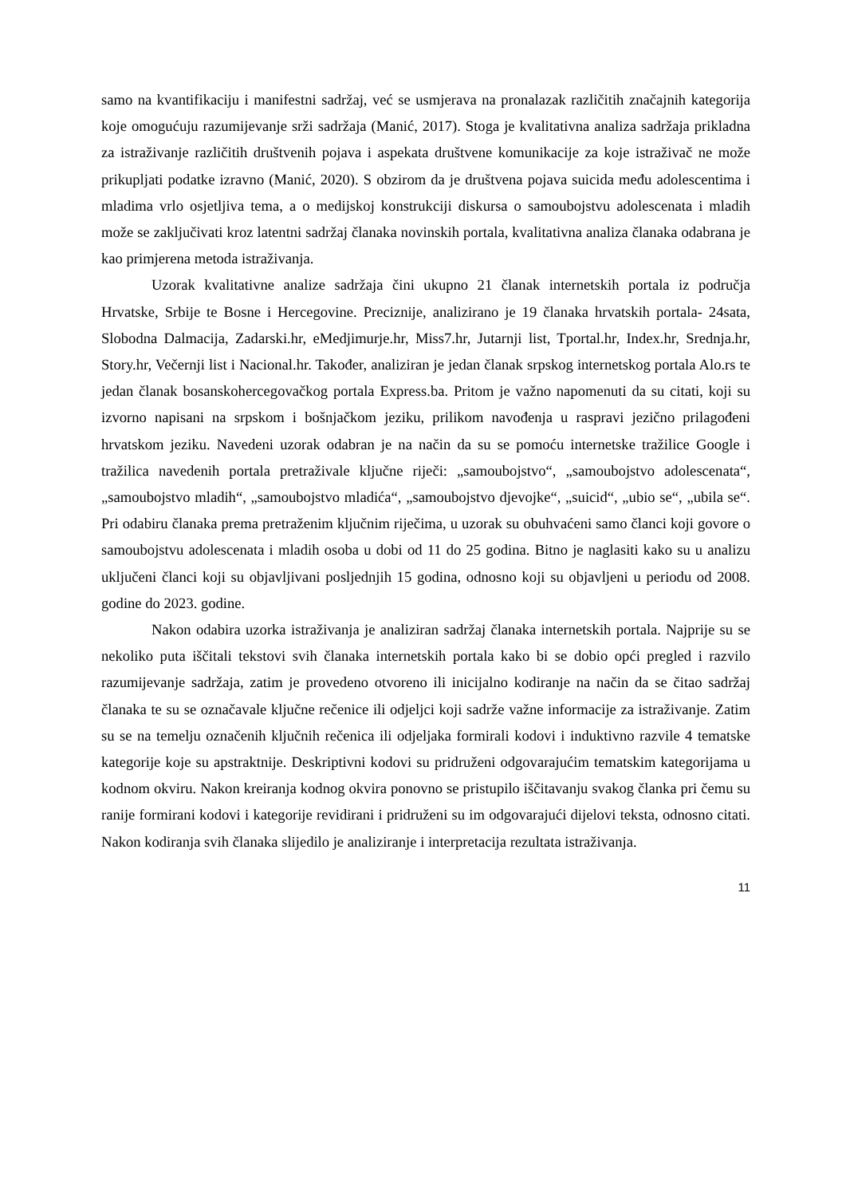samo na kvantifikaciju i manifestni sadržaj, već se usmjerava na pronalazak različitih značajnih kategorija koje omogućuju razumijevanje srži sadržaja (Manić, 2017). Stoga je kvalitativna analiza sadržaja prikladna za istraživanje različitih društvenih pojava i aspekata društvene komunikacije za koje istraživač ne može prikupljati podatke izravno (Manić, 2020). S obzirom da je društvena pojava suicida među adolescentima i mladima vrlo osjetljiva tema, a o medijskoj konstrukciji diskursa o samoubojstvu adolescenata i mladih može se zaključivati kroz latentni sadržaj članaka novinskih portala, kvalitativna analiza članaka odabrana je kao primjerena metoda istraživanja.
Uzorak kvalitativne analize sadržaja čini ukupno 21 članak internetskih portala iz područja Hrvatske, Srbije te Bosne i Hercegovine. Preciznije, analizirano je 19 članaka hrvatskih portala- 24sata, Slobodna Dalmacija, Zadarski.hr, eMedjimurje.hr, Miss7.hr, Jutarnji list, Tportal.hr, Index.hr, Srednja.hr, Story.hr, Večernji list i Nacional.hr. Također, analiziran je jedan članak srpskog internetskog portala Alo.rs te jedan članak bosanskohercegovačkog portala Express.ba. Pritom je važno napomenuti da su citati, koji su izvorno napisani na srpskom i bošnjačkom jeziku, prilikom navođenja u raspravi jezično prilagođeni hrvatskom jeziku. Navedeni uzorak odabran je na način da su se pomoću internetske tražilice Google i tražilica navedenih portala pretraživale ključne riječi: „samoubojstvo“, „samoubojstvo adolescenata“, „samoubojstvo mladih“, „samoubojstvo mladića“, „samoubojstvo djevojke“, „suicid“, „ubio se“, „ubila se“. Pri odabiru članaka prema pretraženim ključnim riječima, u uzorak su obuhvaćeni samo članci koji govore o samoubojstvu adolescenata i mladih osoba u dobi od 11 do 25 godina. Bitno je naglasiti kako su u analizu uključeni članci koji su objavljivani posljednjih 15 godina, odnosno koji su objavljeni u periodu od 2008. godine do 2023. godine.
Nakon odabira uzorka istraživanja je analiziran sadržaj članaka internetskih portala. Najprije su se nekoliko puta iščitali tekstovi svih članaka internetskih portala kako bi se dobio opći pregled i razvilo razumijevanje sadržaja, zatim je provedeno otvoreno ili inicijalno kodiranje na način da se čitao sadržaj članaka te su se označavale ključne rečenice ili odjeljci koji sadrže važne informacije za istraživanje. Zatim su se na temelju označenih ključnih rečenica ili odjeljaka formirali kodovi i induktivno razvile 4 tematske kategorije koje su apstraktnije. Deskriptivni kodovi su pridruženi odgovarajućim tematskim kategorijama u kodnom okviru. Nakon kreiranja kodnog okvira ponovno se pristupilo iščitavanju svakog članka pri čemu su ranije formirani kodovi i kategorije revidirani i pridruženi su im odgovarajući dijelovi teksta, odnosno citati. Nakon kodiranja svih članaka slijedilo je analiziranje i interpretacija rezultata istraživanja.
11